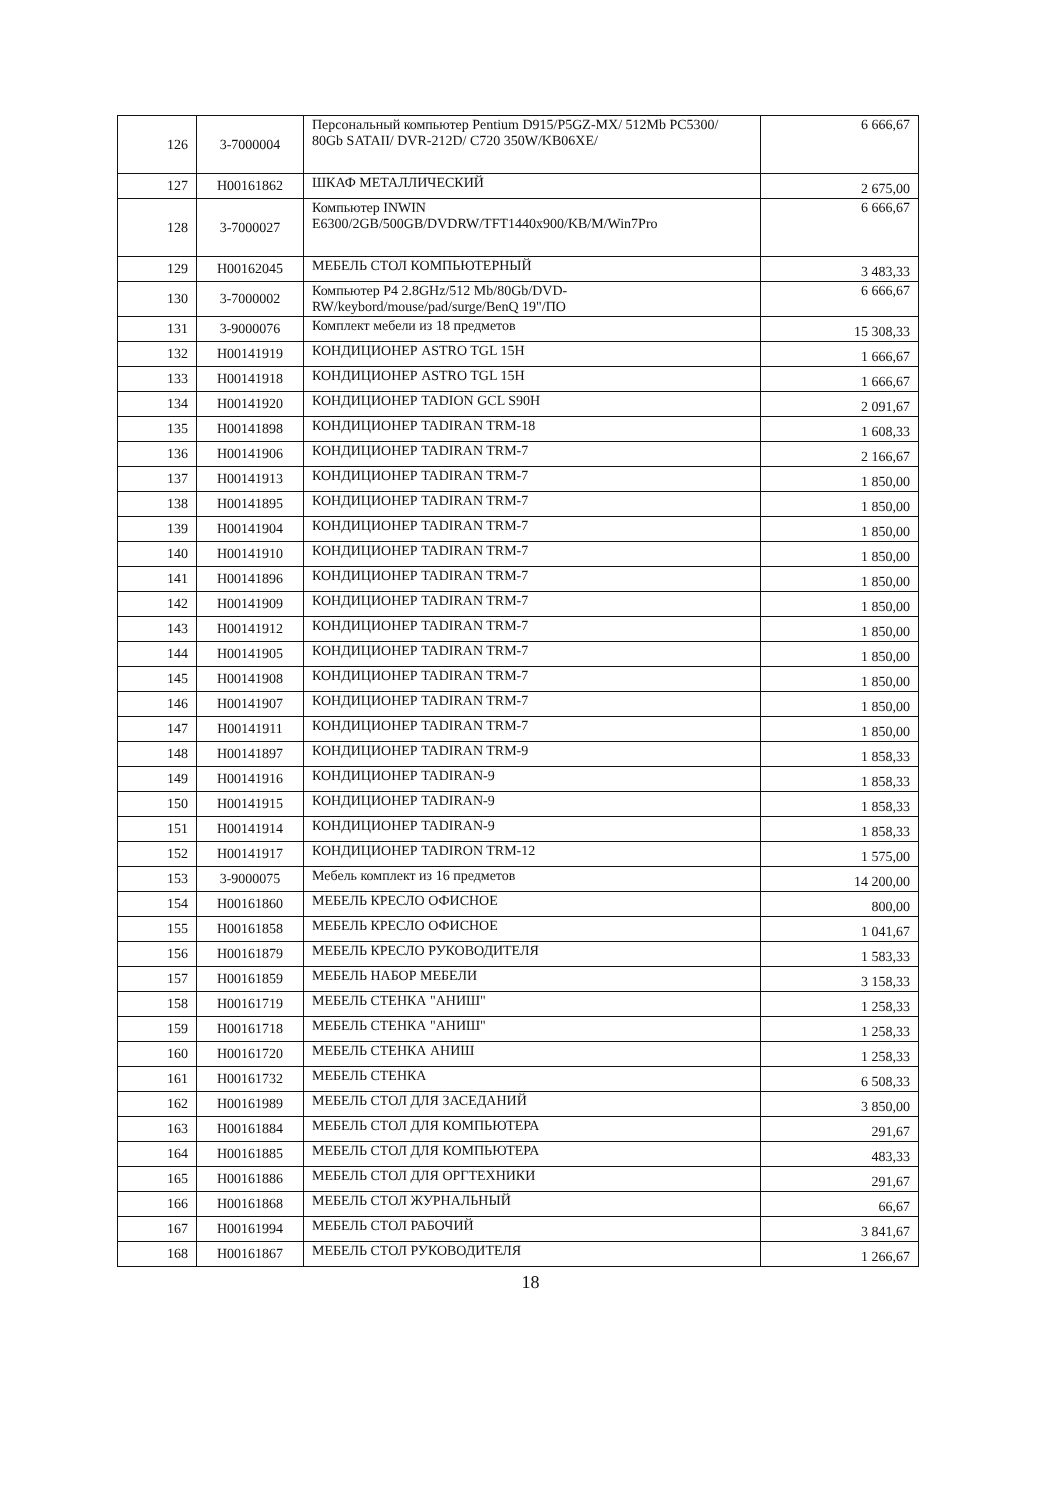| 126 | 3-7000004 | Персональный компьютер Pentium D915/P5GZ-MX/ 512Mb PC5300/ 80Gb SATAII/ DVR-212D/ C720 350W/KB06XE/ | 6 666,67 |
| 127 | Н00161862 | ШКАФ МЕТАЛЛИЧЕСКИЙ | 2 675,00 |
| 128 | 3-7000027 | Компьютер INWIN E6300/2GB/500GB/DVDRW/TFT1440x900/KB/M/Win7Pro | 6 666,67 |
| 129 | Н00162045 | МЕБЕЛЬ СТОЛ КОМПЬЮТЕРНЫЙ | 3 483,33 |
| 130 | 3-7000002 | Компьютер P4 2.8GHz/512 Mb/80Gb/DVD-RW/keybord/mouse/pad/surge/BenQ 19"/ПО | 6 666,67 |
| 131 | 3-9000076 | Комплект мебели из 18 предметов | 15 308,33 |
| 132 | Н00141919 | КОНДИЦИОНЕР ASTRO TGL 15H | 1 666,67 |
| 133 | Н00141918 | КОНДИЦИОНЕР ASTRO TGL 15H | 1 666,67 |
| 134 | Н00141920 | КОНДИЦИОНЕР TADION GCL S90H | 2 091,67 |
| 135 | Н00141898 | КОНДИЦИОНЕР TADIRAN TRM-18 | 1 608,33 |
| 136 | Н00141906 | КОНДИЦИОНЕР TADIRAN TRM-7 | 2 166,67 |
| 137 | Н00141913 | КОНДИЦИОНЕР TADIRAN TRM-7 | 1 850,00 |
| 138 | Н00141895 | КОНДИЦИОНЕР TADIRAN TRM-7 | 1 850,00 |
| 139 | Н00141904 | КОНДИЦИОНЕР TADIRAN TRM-7 | 1 850,00 |
| 140 | Н00141910 | КОНДИЦИОНЕР TADIRAN TRM-7 | 1 850,00 |
| 141 | Н00141896 | КОНДИЦИОНЕР TADIRAN TRM-7 | 1 850,00 |
| 142 | Н00141909 | КОНДИЦИОНЕР TADIRAN TRM-7 | 1 850,00 |
| 143 | Н00141912 | КОНДИЦИОНЕР TADIRAN TRM-7 | 1 850,00 |
| 144 | Н00141905 | КОНДИЦИОНЕР TADIRAN TRM-7 | 1 850,00 |
| 145 | Н00141908 | КОНДИЦИОНЕР TADIRAN TRM-7 | 1 850,00 |
| 146 | Н00141907 | КОНДИЦИОНЕР TADIRAN TRM-7 | 1 850,00 |
| 147 | Н00141911 | КОНДИЦИОНЕР TADIRAN TRM-7 | 1 850,00 |
| 148 | Н00141897 | КОНДИЦИОНЕР TADIRAN TRM-9 | 1 858,33 |
| 149 | Н00141916 | КОНДИЦИОНЕР TADIRAN-9 | 1 858,33 |
| 150 | Н00141915 | КОНДИЦИОНЕР TADIRAN-9 | 1 858,33 |
| 151 | Н00141914 | КОНДИЦИОНЕР TADIRAN-9 | 1 858,33 |
| 152 | Н00141917 | КОНДИЦИОНЕР TADIRON TRM-12 | 1 575,00 |
| 153 | 3-9000075 | Мебель комплект из 16 предметов | 14 200,00 |
| 154 | Н00161860 | МЕБЕЛЬ КРЕСЛО ОФИСНОЕ | 800,00 |
| 155 | Н00161858 | МЕБЕЛЬ КРЕСЛО ОФИСНОЕ | 1 041,67 |
| 156 | Н00161879 | МЕБЕЛЬ КРЕСЛО РУКОВОДИТЕЛЯ | 1 583,33 |
| 157 | Н00161859 | МЕБЕЛЬ НАБОР МЕБЕЛИ | 3 158,33 |
| 158 | Н00161719 | МЕБЕЛЬ СТЕНКА "АНИШ" | 1 258,33 |
| 159 | Н00161718 | МЕБЕЛЬ СТЕНКА "АНИШ" | 1 258,33 |
| 160 | Н00161720 | МЕБЕЛЬ СТЕНКА АНИШ | 1 258,33 |
| 161 | Н00161732 | МЕБЕЛЬ СТЕНКА | 6 508,33 |
| 162 | Н00161989 | МЕБЕЛЬ СТОЛ ДЛЯ ЗАСЕДАНИЙ | 3 850,00 |
| 163 | Н00161884 | МЕБЕЛЬ СТОЛ ДЛЯ КОМПЬЮТЕРА | 291,67 |
| 164 | Н00161885 | МЕБЕЛЬ СТОЛ ДЛЯ КОМПЬЮТЕРА | 483,33 |
| 165 | Н00161886 | МЕБЕЛЬ СТОЛ ДЛЯ ОРГТЕХНИКИ | 291,67 |
| 166 | Н00161868 | МЕБЕЛЬ СТОЛ ЖУРНАЛЬНЫЙ | 66,67 |
| 167 | Н00161994 | МЕБЕЛЬ СТОЛ РАБОЧИЙ | 3 841,67 |
| 168 | Н00161867 | МЕБЕЛЬ СТОЛ РУКОВОДИТЕЛЯ | 1 266,67 |
18